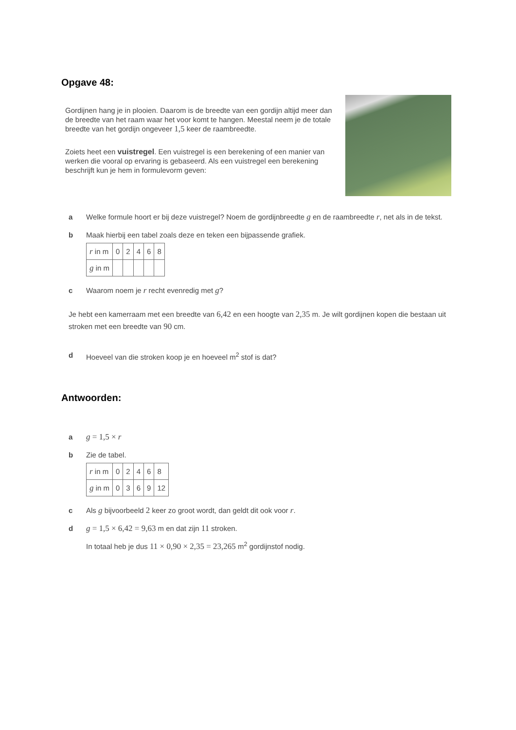Opgave 48:
Gordijnen hang je in plooien. Daarom is de breedte van een gordijn altijd meer dan de breedte van het raam waar het voor komt te hangen. Meestal neem je de totale breedte van het gordijn ongeveer 1,5 keer de raambreedte.
Zoiets heet een vuistregel. Een vuistregel is een berekening of een manier van werken die vooral op ervaring is gebaseerd. Als een vuistregel een berekening beschrijft kun je hem in formulevorm geven:
a Welke formule hoort er bij deze vuistregel? Noem de gordijnbreedte g en de raambreedte r, net als in de tekst.
b Maak hierbij een tabel zoals deze en teken een bijpassende grafiek.
| r in m | 0 | 2 | 4 | 6 | 8 |
| g in m | | | | | |
c Waarom noem je r recht evenredig met g?
Je hebt een kamerraam met een breedte van 6,42 en een hoogte van 2,35 m. Je wilt gordijnen kopen die bestaan uit stroken met een breedte van 90 cm.
d Hoeveel van die stroken koop je en hoeveel m<sup>2</sup> stof is dat?
Antwoorden:
a g = 1,5 × r
b Zie de tabel.
| r in m | 0 | 2 | 4 | 6 | 8 |
| g in m | 0 | 3 | 6 | 9 | 12 |
c Als g bijvoorbeeld 2 keer zo groot wordt, dan geldt dit ook voor r.
d g = 1,5 × 6,42 = 9,63 m en dat zijn 11 stroken.
In totaal heb je dus 11 × 0,90 × 2,35 = 23,265 m<sup>2</sup> gordijnstof nodig.